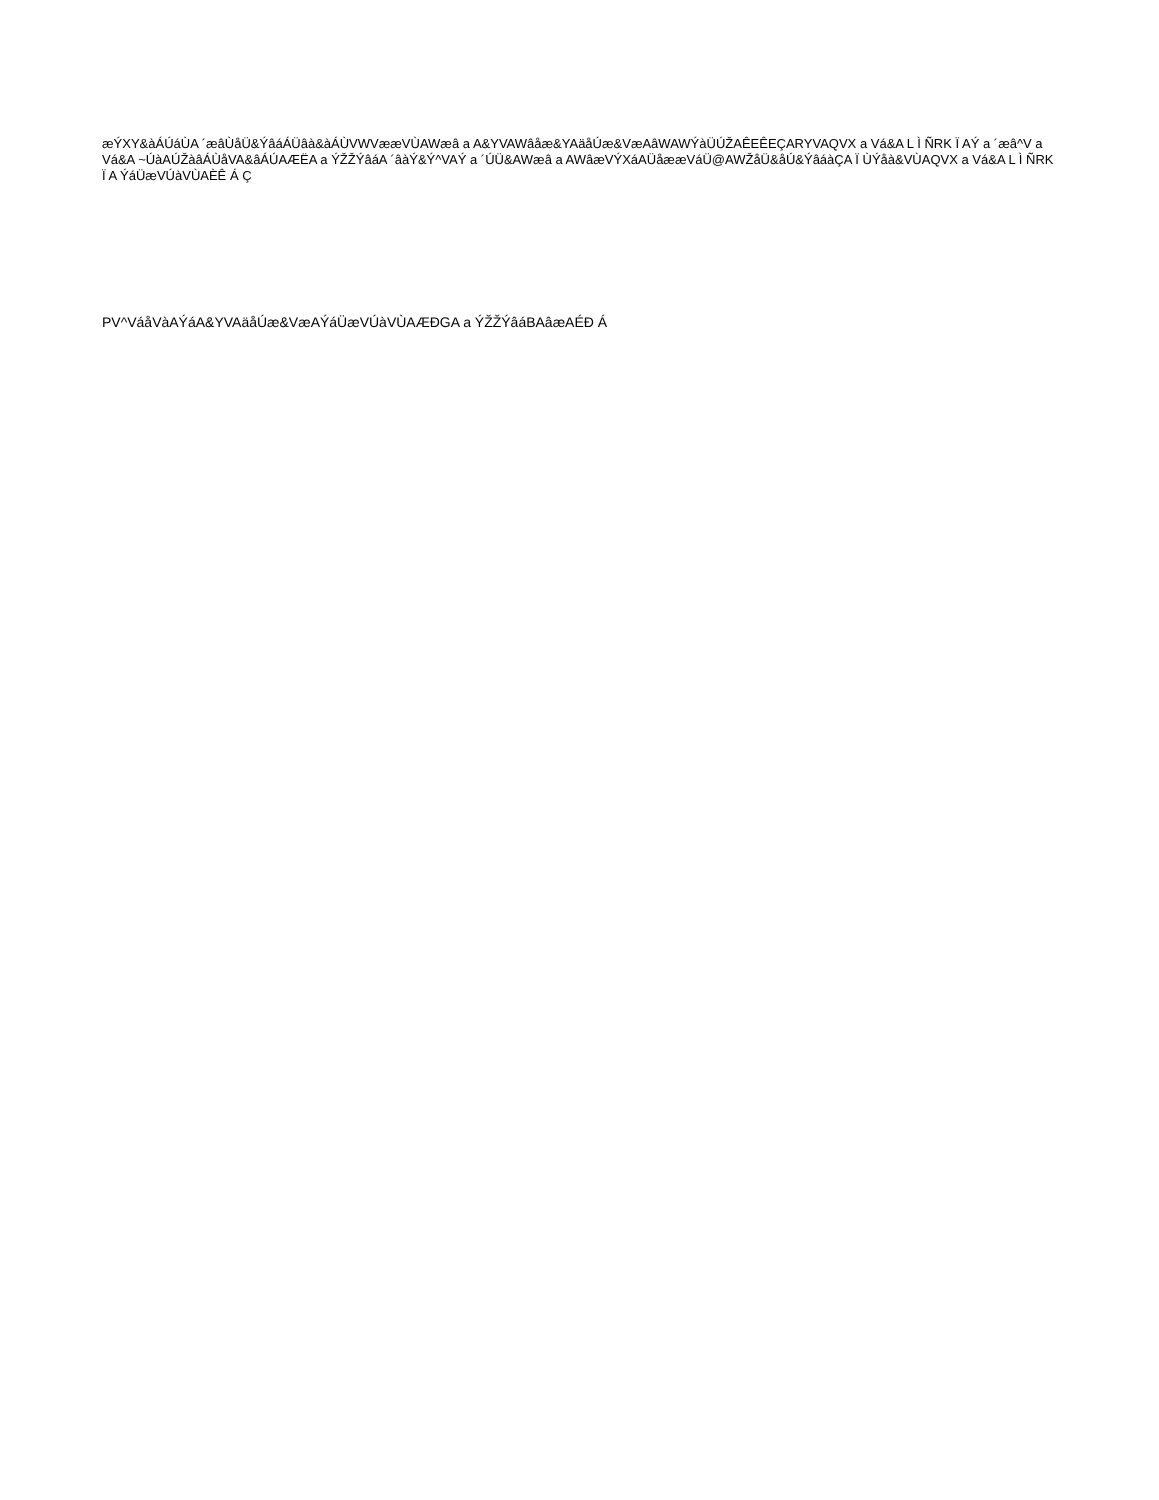æÝXY&àÁÚáÙA ´æâÙåÜ&ÝâáÁÜâà&àÁÙVWVææVÙAWæâ a A&YVAWâåæ&YAäåÚæ&VæAâWAWÝàÜÚŽAÊEÊEÇARYVAQVX a Vá&A L Ì ÑRK Ï AÝ a ´æâ^V a Vá&A ~ÚàAÚŽàâÁÙåVA&âÁÚAÆËA a ÝŽŽÝâáA ´âàÝ&Ý^VAÝ a ´ÚÜ&AWæâ a AWâæVÝXáAÜåææVáÜ@AWŽåÜ&åÚ&ÝâáàÇA Ï ÙÝåà&VÙAQVX a Vá&A L Ì ÑRK Ï A ÝáÜæVÚàVÙAÈÊ Á Ç
PV^VáåVàAÝáA&YVAäåÚæ&VæAÝáÜæVÚàVÙAÆÐGA a ÝŽŽÝâáBAâæAÉÐ Á